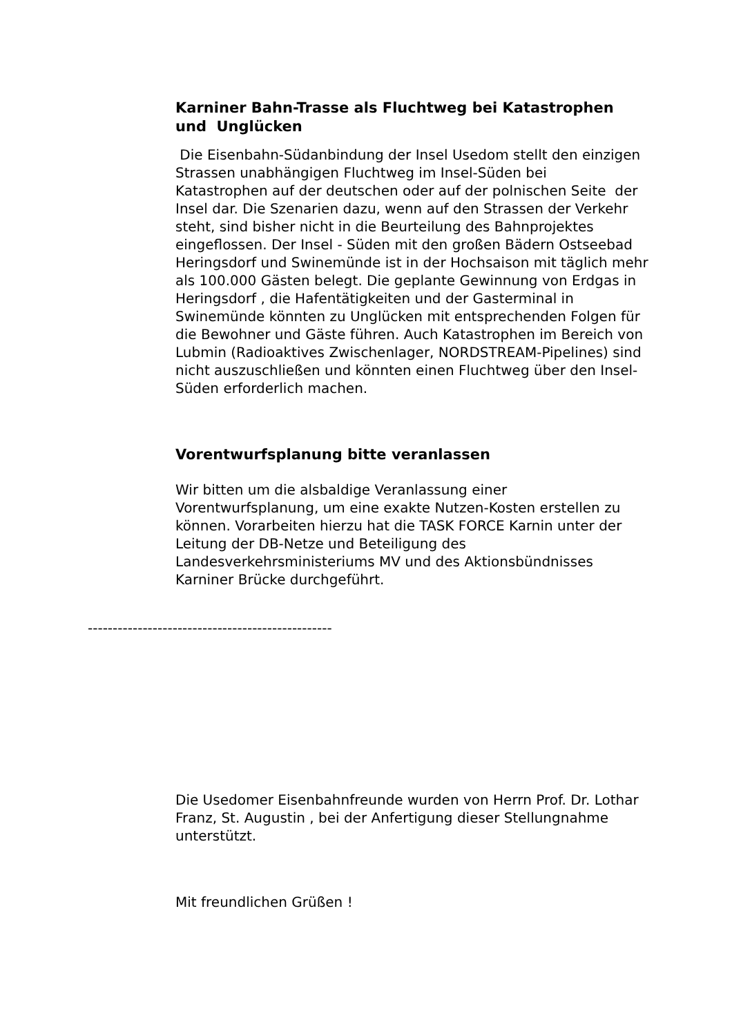Karniner Bahn-Trasse als Fluchtweg bei Katastrophen und Unglücken
Die Eisenbahn-Südanbindung der Insel Usedom stellt den einzigen Strassen unabhängigen Fluchtweg im Insel-Süden bei Katastrophen auf der deutschen oder auf der polnischen Seite der Insel dar. Die Szenarien dazu, wenn auf den Strassen der Verkehr steht, sind bisher nicht in die Beurteilung des Bahnprojektes eingeflossen. Der Insel - Süden mit den großen Bädern Ostseebad Heringsdorf und Swinemünde ist in der Hochsaison mit täglich mehr als 100.000 Gästen belegt. Die geplante Gewinnung von Erdgas in Heringsdorf , die Hafentätigkeiten und der Gasterminal in Swinemünde könnten zu Unglücken mit entsprechenden Folgen für die Bewohner und Gäste führen. Auch Katastrophen im Bereich von Lubmin (Radioaktives Zwischenlager, NORDSTREAM-Pipelines) sind nicht auszuschließen und könnten einen Fluchtweg über den Insel-Süden erforderlich machen.
Vorentwurfsplanung bitte veranlassen
Wir bitten um die alsbaldige Veranlassung einer Vorentwurfsplanung, um eine exakte Nutzen-Kosten erstellen zu können. Vorarbeiten hierzu hat die TASK FORCE Karnin unter der Leitung der DB-Netze und Beteiligung des Landesverkehrsministeriums MV und des Aktionsbündnisses Karniner Brücke durchgeführt.
-------------------------------------------------
Die Usedomer Eisenbahnfreunde wurden von Herrn Prof. Dr. Lothar Franz, St. Augustin , bei der Anfertigung dieser Stellungnahme unterstützt.
Mit freundlichen Grüßen !